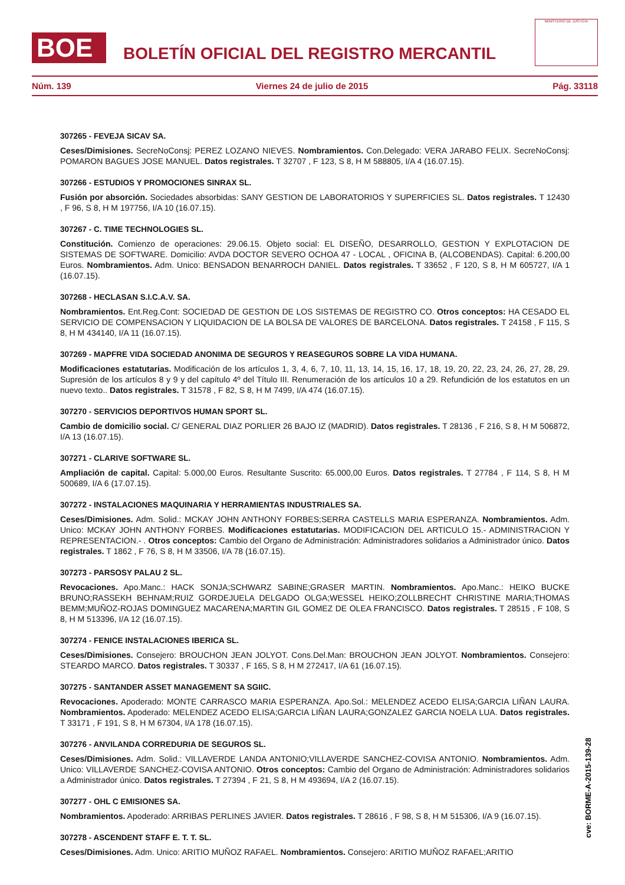BOE
BOLETÍN OFICIAL DEL REGISTRO MERCANTIL
MINISTERIO DE JUSTICIA
Núm. 139 Viernes 24 de julio de 2015 Pág. 33118
307265 - FEVEJA SICAV SA.
Ceses/Dimisiones. SecreNoConsj: PEREZ LOZANO NIEVES. Nombramientos. Con.Delegado: VERA JARABO FELIX. SecreNoConsj: POMARON BAGUES JOSE MANUEL. Datos registrales. T 32707 , F 123, S 8, H M 588805, I/A 4 (16.07.15).
307266 - ESTUDIOS Y PROMOCIONES SINRAX SL.
Fusión por absorción. Sociedades absorbidas: SANY GESTION DE LABORATORIOS Y SUPERFICIES SL. Datos registrales. T 12430 , F 96, S 8, H M 197756, I/A 10 (16.07.15).
307267 - C. TIME TECHNOLOGIES SL.
Constitución. Comienzo de operaciones: 29.06.15. Objeto social: EL DISEÑO, DESARROLLO, GESTION Y EXPLOTACION DE SISTEMAS DE SOFTWARE. Domicilio: AVDA DOCTOR SEVERO OCHOA 47 - LOCAL , OFICINA B, (ALCOBENDAS). Capital: 6.200,00 Euros. Nombramientos. Adm. Unico: BENSADON BENARROCH DANIEL. Datos registrales. T 33652 , F 120, S 8, H M 605727, I/A 1 (16.07.15).
307268 - HECLASAN S.I.C.A.V. SA.
Nombramientos. Ent.Reg.Cont: SOCIEDAD DE GESTION DE LOS SISTEMAS DE REGISTRO CO. Otros conceptos: HA CESADO EL SERVICIO DE COMPENSACION Y LIQUIDACION DE LA BOLSA DE VALORES DE BARCELONA. Datos registrales. T 24158 , F 115, S 8, H M 434140, I/A 11 (16.07.15).
307269 - MAPFRE VIDA SOCIEDAD ANONIMA DE SEGUROS Y REASEGUROS SOBRE LA VIDA HUMANA.
Modificaciones estatutarias. Modificación de los artículos 1, 3, 4, 6, 7, 10, 11, 13, 14, 15, 16, 17, 18, 19, 20, 22, 23, 24, 26, 27, 28, 29. Supresión de los artículos 8 y 9 y del capítulo 4º del Título III. Renumeración de los artículos 10 a 29. Refundición de los estatutos en un nuevo texto.. Datos registrales. T 31578 , F 82, S 8, H M 7499, I/A 474 (16.07.15).
307270 - SERVICIOS DEPORTIVOS HUMAN SPORT SL.
Cambio de domicilio social. C/ GENERAL DIAZ PORLIER 26 BAJO IZ (MADRID). Datos registrales. T 28136 , F 216, S 8, H M 506872, I/A 13 (16.07.15).
307271 - CLARIVE SOFTWARE SL.
Ampliación de capital. Capital: 5.000,00 Euros. Resultante Suscrito: 65.000,00 Euros. Datos registrales. T 27784 , F 114, S 8, H M 500689, I/A 6 (17.07.15).
307272 - INSTALACIONES MAQUINARIA Y HERRAMIENTAS INDUSTRIALES SA.
Ceses/Dimisiones. Adm. Solid.: MCKAY JOHN ANTHONY FORBES;SERRA CASTELLS MARIA ESPERANZA. Nombramientos. Adm. Unico: MCKAY JOHN ANTHONY FORBES. Modificaciones estatutarias. MODIFICACION DEL ARTICULO 15.- ADMINISTRACION Y REPRESENTACION.- . Otros conceptos: Cambio del Organo de Administración: Administradores solidarios a Administrador único. Datos registrales. T 1862 , F 76, S 8, H M 33506, I/A 78 (16.07.15).
307273 - PARSOSY PALAU 2 SL.
Revocaciones. Apo.Manc.: HACK SONJA;SCHWARZ SABINE;GRASER MARTIN. Nombramientos. Apo.Manc.: HEIKO BUCKE BRUNO;RASSEKH BEHNAM;RUIZ GORDEJUELA DELGADO OLGA;WESSEL HEIKO;ZOLLBRECHT CHRISTINE MARIA;THOMAS BEMM;MUÑOZ-ROJAS DOMINGUEZ MACARENA;MARTIN GIL GOMEZ DE OLEA FRANCISCO. Datos registrales. T 28515 , F 108, S 8, H M 513396, I/A 12 (16.07.15).
307274 - FENICE INSTALACIONES IBERICA SL.
Ceses/Dimisiones. Consejero: BROUCHON JEAN JOLYOT. Cons.Del.Man: BROUCHON JEAN JOLYOT. Nombramientos. Consejero: STEARDO MARCO. Datos registrales. T 30337 , F 165, S 8, H M 272417, I/A 61 (16.07.15).
307275 - SANTANDER ASSET MANAGEMENT SA SGIIC.
Revocaciones. Apoderado: MONTE CARRASCO MARIA ESPERANZA. Apo.Sol.: MELENDEZ ACEDO ELISA;GARCIA LIÑAN LAURA. Nombramientos. Apoderado: MELENDEZ ACEDO ELISA;GARCIA LIÑAN LAURA;GONZALEZ GARCIA NOELA LUA. Datos registrales. T 33171 , F 191, S 8, H M 67304, I/A 178 (16.07.15).
307276 - ANVILANDA CORREDURIA DE SEGUROS SL.
Ceses/Dimisiones. Adm. Solid.: VILLAVERDE LANDA ANTONIO;VILLAVERDE SANCHEZ-COVISA ANTONIO. Nombramientos. Adm. Unico: VILLAVERDE SANCHEZ-COVISA ANTONIO. Otros conceptos: Cambio del Organo de Administración: Administradores solidarios a Administrador único. Datos registrales. T 27394 , F 21, S 8, H M 493694, I/A 2 (16.07.15).
307277 - OHL C EMISIONES SA.
Nombramientos. Apoderado: ARRIBAS PERLINES JAVIER. Datos registrales. T 28616 , F 98, S 8, H M 515306, I/A 9 (16.07.15).
307278 - ASCENDENT STAFF E. T. T. SL.
Ceses/Dimisiones. Adm. Unico: ARITIO MUÑOZ RAFAEL. Nombramientos. Consejero: ARITIO MUÑOZ RAFAEL;ARITIO
cve: BORME-A-2015-139-28